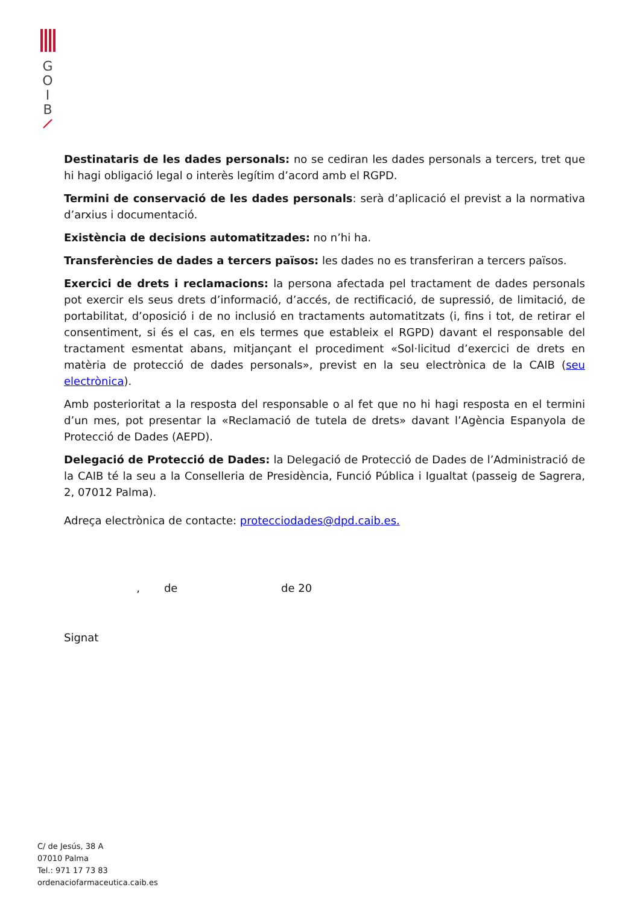G
O
I
B
Destinataris de les dades personals: no se cediran les dades personals a tercers, tret que hi hagi obligació legal o interès legítim d’acord amb el RGPD.
Termini de conservació de les dades personals: serà d’aplicació el previst a la normativa d’arxius i documentació.
Existència de decisions automatitzades: no n’hi ha.
Transferències de dades a tercers països: les dades no es transferiran a tercers països.
Exercici de drets i reclamacions: la persona afectada pel tractament de dades personals pot exercir els seus drets d’informació, d’accés, de rectificació, de supressió, de limitació, de portabilitat, d’oposició i de no inclusió en tractaments automatitzats (i, fins i tot, de retirar el consentiment, si és el cas, en els termes que estableix el RGPD) davant el responsable del tractament esmentat abans, mitjançant el procediment «Sol·licitud d’exercici de drets en matèria de protecció de dades personals», previst en la seu electrònica de la CAIB (seu electrònica).
Amb posterioritat a la resposta del responsable o al fet que no hi hagi resposta en el termini d’un mes, pot presentar la «Reclamació de tutela de drets» davant l’Agència Espanyola de Protecció de Dades (AEPD).
Delegació de Protecció de Dades: la Delegació de Protecció de Dades de l’Administració de la CAIB té la seu a la Conselleria de Presidència, Funció Pública i Igualtat (passeig de Sagrera, 2, 07012 Palma).
Adreça electrònica de contacte: protecciodades@dpd.caib.es.
, de de 20
Signat
C/ de Jesús, 38 A
07010 Palma
Tel.: 971 17 73 83
ordenaciofarmaceutica.caib.es